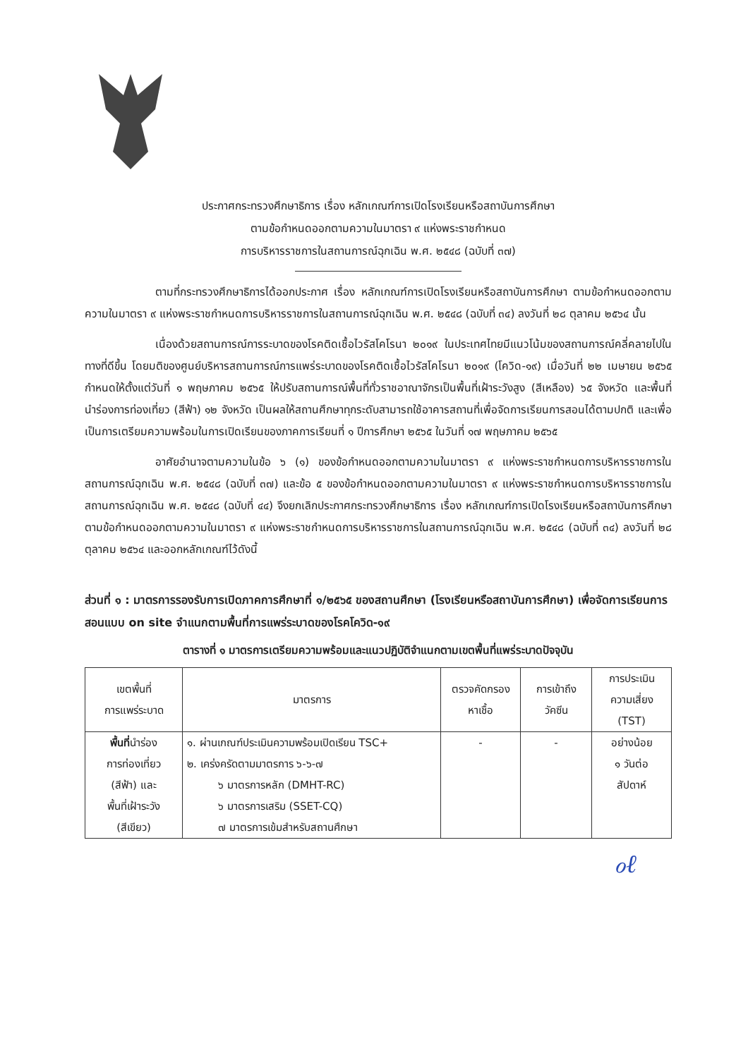ประกาศกระทรวงศึกษาธิการ เรื่อง หลักเกณฑ์การเปิดโรงเรียนหรือสถาบันการศึกษา
ตามข้อกำหนดออกตามความในมาตรา ๙ แห่งพระราชกำหนด
การบริหารราชการในสถานการณ์ฉุกเฉิน พ.ศ. ๒๕๔๘ (ฉบับที่ ๓๗)
ตามที่กระทรวงศึกษาธิการได้ออกประกาศ เรื่อง หลักเกณฑ์การเปิดโรงเรียนหรือสถาบันการศึกษา ตามข้อกำหนดออกตามความในมาตรา ๙ แห่งพระราชกำหนดการบริหารราชการในสถานการณ์ฉุกเฉิน พ.ศ. ๒๕๔๘ (ฉบับที่ ๓๔) ลงวันที่ ๒๘ ตุลาคม ๒๕๖๔ นั้น
เนื่องด้วยสถานการณ์การระบาดของโรคติดเชื้อไวรัสโคโรนา ๒๐๑๙ ในประเทศไทยมีแนวโน้มของสถานการณ์คลี่คลายไปในทางที่ดีขึ้น โดยมติของศูนย์บริหารสถานการณ์การแพร่ระบาดของโรคติดเชื้อไวรัสโคโรนา ๒๐๑๙ (โควิด-๑๙) เมื่อวันที่ ๒๒ เมษายน ๒๕๖๕ กำหนดให้ตั้งแต่วันที่ ๑ พฤษภาคม ๒๕๖๕ ให้ปรับสถานการณ์พื้นที่ทั่วราชอาณาจักรเป็นพื้นที่เฝ้าระวังสูง (สีเหลือง) ๖๕ จังหวัด และพื้นที่นำร่องการท่องเที่ยว (สีฟ้า) ๑๒ จังหวัด เป็นผลให้สถานศึกษาทุกระดับสามารถใช้อาคารสถานที่เพื่อจัดการเรียนการสอนได้ตามปกติ และเพื่อเป็นการเตรียมความพร้อมในการเปิดเรียนของภาคการเรียนที่ ๑ ปีการศึกษา ๒๕๖๕ ในวันที่ ๑๗ พฤษภาคม ๒๕๖๕
อาศัยอำนาจตามความในข้อ ๖ (๑) ของข้อกำหนดออกตามความในมาตรา ๙ แห่งพระราชกำหนดการบริหารราชการในสถานการณ์ฉุกเฉิน พ.ศ. ๒๕๔๘ (ฉบับที่ ๓๗) และข้อ ๕ ของข้อกำหนดออกตามความในมาตรา ๙ แห่งพระราชกำหนดการบริหารราชการในสถานการณ์ฉุกเฉิน พ.ศ. ๒๕๔๘ (ฉบับที่ ๔๔) จึงยกเลิกประกาศกระทรวงศึกษาธิการ เรื่อง หลักเกณฑ์การเปิดโรงเรียนหรือสถาบันการศึกษาตามข้อกำหนดออกตามความในมาตรา ๙ แห่งพระราชกำหนดการบริหารราชการในสถานการณ์ฉุกเฉิน พ.ศ. ๒๕๔๘ (ฉบับที่ ๓๔) ลงวันที่ ๒๘ ตุลาคม ๒๕๖๔ และออกหลักเกณฑ์ไว้ดังนี้
ส่วนที่ ๑ : มาตรการรองรับการเปิดภาคการศึกษาที่ ๑/๒๕๖๕ ของสถานศึกษา (โรงเรียนหรือสถาบันการศึกษา) เพื่อจัดการเรียนการสอนแบบ on site จำแนกตามพื้นที่การแพร่ระบาดของโรคโควิด-๑๙
ตารางที่ ๑ มาตรการเตรียมความพร้อมและแนวปฏิบัติจำแนกตามเขตพื้นที่แพร่ระบาดปัจจุบัน
| เขตพื้นที่ การแพร่ระบาด | มาตรการ | ตรวจคัดกรอง หาเชื้อ | การเข้าถึง วัคซีน | การประเมิน ความเสี่ยง (TST) |
| --- | --- | --- | --- | --- |
| พื้นที่ นำร่อง การท่องเที่ยว (สีฟ้า) และ พื้นที่เฝ้าระวัง (สีเขียว) | ๑. ผ่านเกณฑ์ประเมินความพร้อมเปิดเรียน TSC+ ๒. เคร่งครัดตามมาตรการ ๖-๖-๗ ๖ มาตรการหลัก (DMHT-RC) ๖ มาตรการเสริม (SSET-CQ) ๗ มาตรการเข้มสำหรับสถานศึกษา | - | - | อย่างน้อย ๑ วันต่อ สัปดาห์ |
ℴℓ